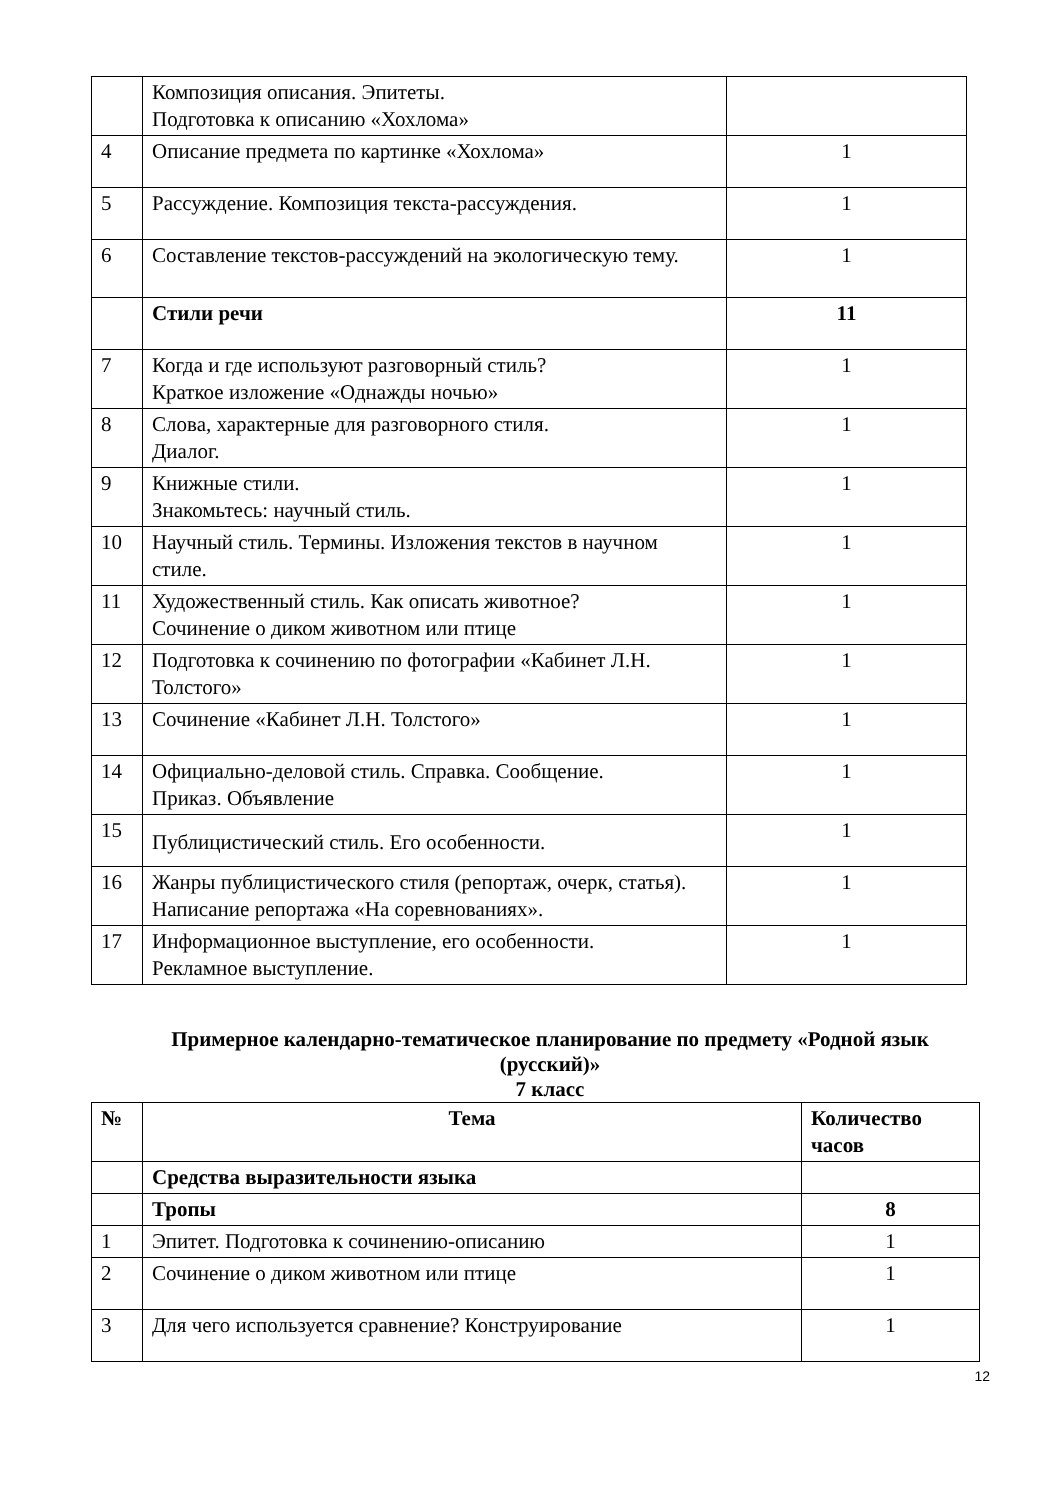| | Композиция описания. Эпитеты. Подготовка к описанию «Хохлома» | |
| 4 | Описание предмета по картинке «Хохлома» | 1 |
| 5 | Рассуждение. Композиция текста-рассуждения. | 1 |
| 6 | Составление текстов-рассуждений на экологическую тему. | 1 |
| | Стили речи | 11 |
| 7 | Когда и где используют разговорный стиль? Краткое изложение «Однажды ночью» | 1 |
| 8 | Слова, характерные для разговорного стиля. Диалог. | 1 |
| 9 | Книжные стили. Знакомьтесь: научный стиль. | 1 |
| 10 | Научный стиль. Термины. Изложения текстов в научном стиле. | 1 |
| 11 | Художественный стиль. Как описать животное? Сочинение о диком животном или птице | 1 |
| 12 | Подготовка к сочинению по фотографии «Кабинет Л.Н. Толстого» | 1 |
| 13 | Сочинение «Кабинет Л.Н. Толстого» | 1 |
| 14 | Официально-деловой стиль. Справка. Сообщение. Приказ. Объявление | 1 |
| 15 | Публицистический стиль. Его особенности. | 1 |
| 16 | Жанры публицистического стиля (репортаж, очерк, статья). Написание репортажа «На соревнованиях». | 1 |
| 17 | Информационное выступление, его особенности. Рекламное выступление. | 1 |
Примерное календарно-тематическое планирование по предмету «Родной язык (русский)»
7 класс
| № | Тема | Количество часов |
| --- | --- | --- |
| | Средства выразительности языка | |
| | Тропы | 8 |
| 1 | Эпитет. Подготовка к сочинению-описанию | 1 |
| 2 | Сочинение о диком животном или птице | 1 |
| 3 | Для чего используется сравнение? Конструирование | 1 |
12